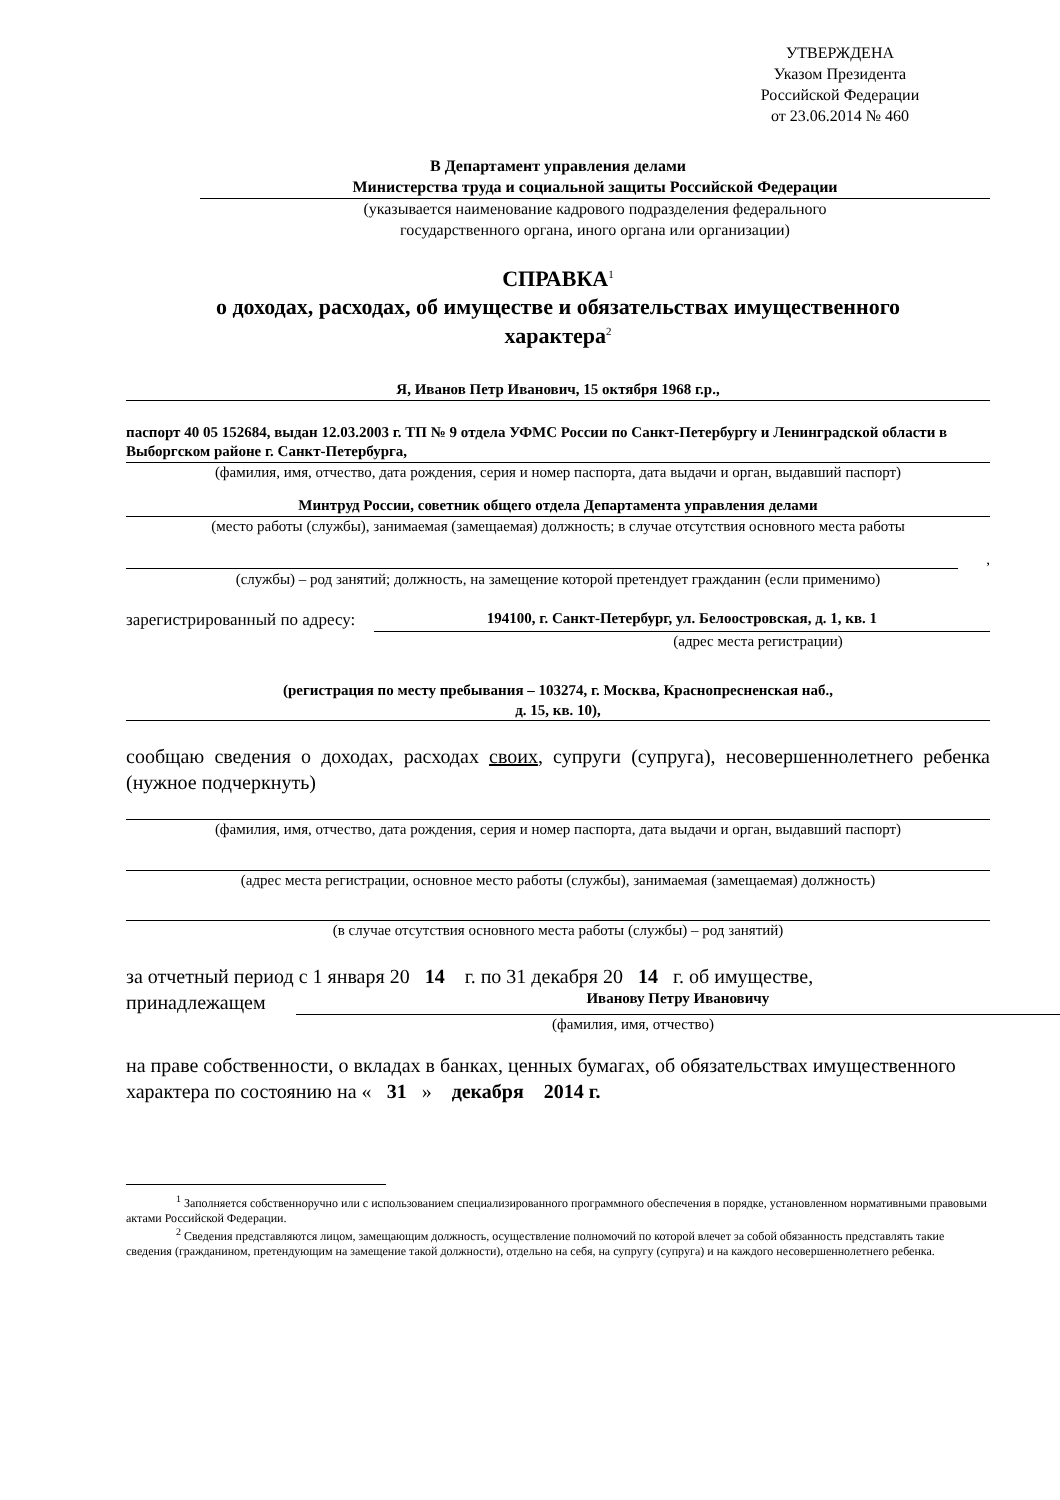УТВЕРЖДЕНА
Указом Президента
Российской Федерации
от 23.06.2014 № 460
В Департамент управления делами
Министерства труда и социальной защиты Российской Федерации
(указывается наименование кадрового подразделения федерального
государственного органа, иного органа или организации)
СПРАВКА<sup>1</sup>
о доходах, расходах, об имуществе и обязательствах имущественного
характера<sup>2</sup>
Я, Иванов Петр Иванович, 15 октября 1968 г.р.,
паспорт 40 05 152684, выдан 12.03.2003 г. ТП № 9 отдела УФМС России по Санкт-Петербургу и Ленинградской области в Выборгском районе г. Санкт-Петербурга,
(фамилия, имя, отчество, дата рождения, серия и номер паспорта, дата выдачи и орган, выдавший паспорт)
Минтруд России, советник общего отдела Департамента управления делами
(место работы (службы), занимаемая (замещаемая) должность; в случае отсутствия основного места работы
,
(службы) – род занятий; должность, на замещение которой претендует гражданин (если применимо)
зарегистрированный по адресу: 194100, г. Санкт-Петербург, ул. Белоостровская, д. 1, кв. 1
(адрес места регистрации)
(регистрация по месту пребывания – 103274, г. Москва, Краснопресненская наб.,
д. 15, кв. 10),
сообщаю сведения о доходах, расходах своих, супруги (супруга), несовершеннолетнего ребенка (нужное подчеркнуть)
(фамилия, имя, отчество, дата рождения, серия и номер паспорта, дата выдачи и орган, выдавший паспорт)
(адрес места регистрации, основное место работы (службы), занимаемая (замещаемая) должность)
(в случае отсутствия основного места работы (службы) – род занятий)
за отчетный период с 1 января 20 14 г. по 31 декабря 20 14 г. об имуществе,
принадлежащем Иванову Петру Ивановичу
(фамилия, имя, отчество)
на праве собственности, о вкладах в банках, ценных бумагах, об обязательствах имущественного характера по состоянию на « 31 » декабря 2014 г.
<sup>1</sup> Заполняется собственноручно или с использованием специализированного программного обеспечения в порядке, установленном нормативными правовыми актами Российской Федерации.
<sup>2</sup> Сведения представляются лицом, замещающим должность, осуществление полномочий по которой влечет за собой обязанность представлять такие сведения (гражданином, претендующим на замещение такой должности), отдельно на себя, на супругу (супруга) и на каждого несовершеннолетнего ребенка.